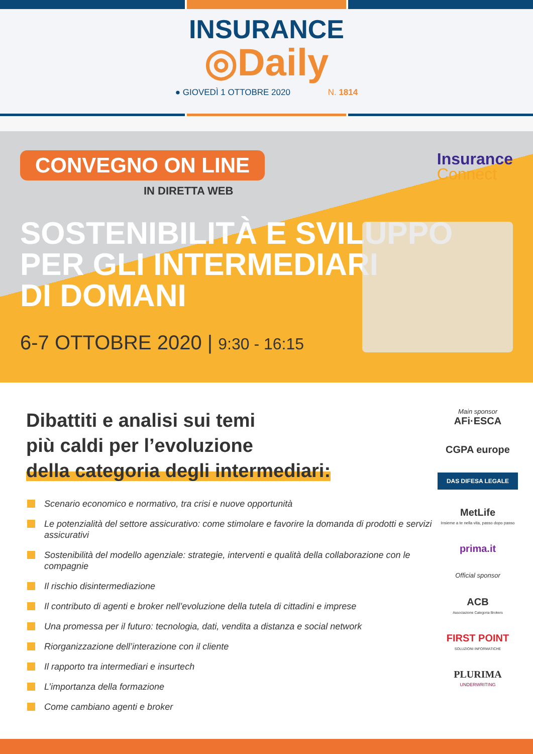INSURANCE
◎Daily
● GIOVEDÌ 1 OTTOBRE 2020 N. 1814
CONVEGNO ON LINE
IN DIRETTA WEB
SOSTENIBILITÀ E SVILUPPO
PER GLI INTERMEDIARI
DI DOMANI
6-7 OTTOBRE 2020 | 9:30 - 16:15
Insurance
Connect
Dibattiti e analisi sui temi
più caldi per l’evoluzione
della categoria degli intermediari:
Scenario economico e normativo, tra crisi e nuove opportunità
Le potenzialità del settore assicurativo: come stimolare e favorire la domanda di prodotti e servizi assicurativi
Sostenibilità del modello agenziale: strategie, interventi e qualità della collaborazione con le compagnie
Il rischio disintermediazione
Il contributo di agenti e broker nell’evoluzione della tutela di cittadini e imprese
Una promessa per il futuro: tecnologia, dati, vendita a distanza e social network
Riorganizzazione dell’interazione con il cliente
Il rapporto tra intermediari e insurtech
L’importanza della formazione
Come cambiano agenti e broker
Main sponsor
AFi·ESCA
CGPA europe
DAS DIFESA LEGALE
MetLife
Insieme a te nella vita, passo dopo passo
prima.it
Official sponsor
ACB
Associazione Categoria Brokers
FIRST POINT
SOLUZIONI INFORMATICHE
PLURIMA
UNDERWRITING